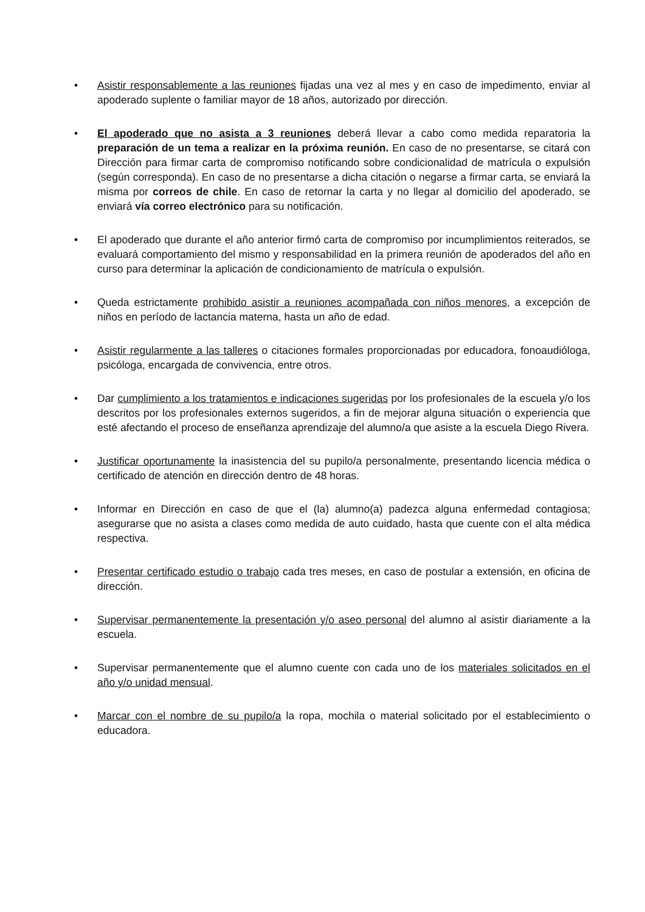• Asistir responsablemente a las reuniones fijadas una vez al mes y en caso de impedimento, enviar al apoderado suplente o familiar mayor de 18 años, autorizado por dirección.
• El apoderado que no asista a 3 reuniones deberá llevar a cabo como medida reparatoria la preparación de un tema a realizar en la próxima reunión. En caso de no presentarse, se citará con Dirección para firmar carta de compromiso notificando sobre condicionalidad de matrícula o expulsión (según corresponda). En caso de no presentarse a dicha citación o negarse a firmar carta, se enviará la misma por correos de chile. En caso de retornar la carta y no llegar al domicilio del apoderado, se enviará vía correo electrónico para su notificación.
• El apoderado que durante el año anterior firmó carta de compromiso por incumplimientos reiterados, se evaluará comportamiento del mismo y responsabilidad en la primera reunión de apoderados del año en curso para determinar la aplicación de condicionamiento de matrícula o expulsión.
• Queda estrictamente prohibido asistir a reuniones acompañada con niños menores, a excepción de niños en período de lactancia materna, hasta un año de edad.
• Asistir regularmente a las talleres o citaciones formales proporcionadas por educadora, fonoaudióloga, psicóloga, encargada de convivencia, entre otros.
• Dar cumplimiento a los tratamientos e indicaciones sugeridas por los profesionales de la escuela y/o los descritos por los profesionales externos sugeridos, a fin de mejorar alguna situación o experiencia que esté afectando el proceso de enseñanza aprendizaje del alumno/a que asiste a la escuela Diego Rivera.
• Justificar oportunamente la inasistencia del su pupilo/a personalmente, presentando licencia médica o certificado de atención en dirección dentro de 48 horas.
• Informar en Dirección en caso de que el (la) alumno(a) padezca alguna enfermedad contagiosa; asegurarse que no asista a clases como medida de auto cuidado, hasta que cuente con el alta médica respectiva.
• Presentar certificado estudio o trabajo cada tres meses, en caso de postular a extensión, en oficina de dirección.
• Supervisar permanentemente la presentación y/o aseo personal del alumno al asistir diariamente a la escuela.
• Supervisar permanentemente que el alumno cuente con cada uno de los materiales solicitados en el año y/o unidad mensual.
• Marcar con el nombre de su pupilo/a la ropa, mochila o material solicitado por el establecimiento o educadora.